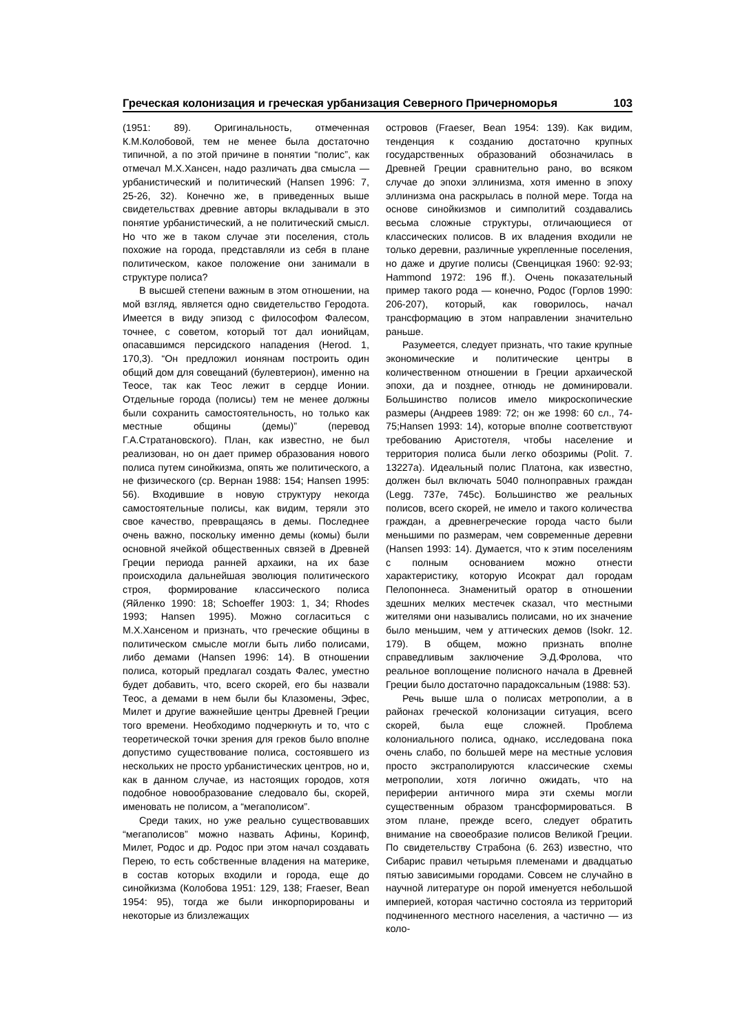Греческая колонизация и греческая урбанизация Северного Причерноморья 103
(1951: 89). Оригинальность, отмеченная К.М.Колобовой, тем не менее была достаточно типичной, а по этой причине в понятии “полис”, как отмечал М.Х.Хансен, надо различать два смысла — урбанистический и политический (Hansen 1996: 7, 25-26, 32). Конечно же, в приведенных выше свидетельствах древние авторы вкладывали в это понятие урбанистический, а не политический смысл. Но что же в таком случае эти поселения, столь похожие на города, представляли из себя в плане политическом, какое положение они занимали в структуре полиса?
В высшей степени важным в этом отношении, на мой взгляд, является одно свидетельство Геродота. Имеется в виду эпизод с философом Фалесом, точнее, с советом, который тот дал ионийцам, опасавшимся персидского нападения (Herod. 1, 170,3). “Он предложил ионянам построить один общий дом для совещаний (булевтерион), именно на Теосе, так как Теос лежит в сердце Ионии. Отдельные города (полисы) тем не менее должны были сохранить самостоятельность, но только как местные общины (демы)” (перевод Г.А.Стратановского). План, как известно, не был реализован, но он дает пример образования нового полиса путем синойкизма, опять же политического, а не физического (ср. Вернан 1988: 154; Hansen 1995: 56). Входившие в новую структуру некогда самостоятельные полисы, как видим, теряли это свое качество, превращаясь в демы. Последнее очень важно, поскольку именно демы (комы) были основной ячейкой общественных связей в Древней Греции периода ранней архаики, на их базе происходила дальнейшая эволюция политического строя, формирование классического полиса (Яйленко 1990: 18; Schoeffer 1903: 1, 34; Rhodes 1993; Hansen 1995). Можно согласиться с М.Х.Хансеном и признать, что греческие общины в политическом смысле могли быть либо полисами, либо демами (Hansen 1996: 14). В отношении полиса, который предлагал создать Фалес, уместно будет добавить, что, всего скорей, его бы назвали Теос, а демами в нем были бы Клазомены, Эфес, Милет и другие важнейшие центры Древней Греции того времени. Необходимо подчеркнуть и то, что с теоретической точки зрения для греков было вполне допустимо существование полиса, состоявшего из нескольких не просто урбанистических центров, но и, как в данном случае, из настоящих городов, хотя подобное новообразование следовало бы, скорей, именовать не полисом, а “мегаполисом”.
Среди таких, но уже реально существовавших “мегаполисов” можно назвать Афины, Коринф, Милет, Родос и др. Родос при этом начал создавать Перею, то есть собственные владения на материке, в состав которых входили и города, еще до синойкизма (Колобова 1951: 129, 138; Fraeser, Bean 1954: 95), тогда же были инкорпорированы и некоторые из близлежащих
островов (Fraeser, Bean 1954: 139). Как видим, тенденция к созданию достаточно крупных государственных образований обозначилась в Древней Греции сравнительно рано, во всяком случае до эпохи эллинизма, хотя именно в эпоху эллинизма она раскрылась в полной мере. Тогда на основе синойкизмов и симполитий создавались весьма сложные структуры, отличающиеся от классических полисов. В их владения входили не только деревни, различные укрепленные поселения, но даже и другие полисы (Свенцицкая 1960: 92-93; Hammond 1972: 196 ff.). Очень показательный пример такого рода — конечно, Родос (Горлов 1990: 206-207), который, как говорилось, начал трансформацию в этом направлении значительно раньше.
Разумеется, следует признать, что такие крупные экономические и политические центры в количественном отношении в Греции архаической эпохи, да и позднее, отнюдь не доминировали. Большинство полисов имело микроскопические размеры (Андреев 1989: 72; он же 1998: 60 сл., 74-75;Hansen 1993: 14), которые вполне соответствуют требованию Аристотеля, чтобы население и территория полиса были легко обозримы (Polit. 7. 13227a). Идеальный полис Платона, как известно, должен был включать 5040 полноправных граждан (Legg. 737e, 745c). Большинство же реальных полисов, всего скорей, не имело и такого количества граждан, а древнегреческие города часто были меньшими по размерам, чем современные деревни (Hansen 1993: 14). Думается, что к этим поселениям с полным основанием можно отнести характеристику, которую Исократ дал городам Пелопоннеса. Знаменитый оратор в отношении здешних мелких местечек сказал, что местными жителями они назывались полисами, но их значение было меньшим, чем у аттических демов (Isokr. 12. 179). В общем, можно признать вполне справедливым заключение Э.Д.Фролова, что реальное воплощение полисного начала в Древней Греции было достаточно парадоксальным (1988: 53).
Речь выше шла о полисах метрополии, а в районах греческой колонизации ситуация, всего скорей, была еще сложней. Проблема колониального полиса, однако, исследована пока очень слабо, по большей мере на местные условия просто экстраполируются классические схемы метрополии, хотя логично ожидать, что на периферии античного мира эти схемы могли существенным образом трансформироваться. В этом плане, прежде всего, следует обратить внимание на своеобразие полисов Великой Греции. По свидетельству Страбона (6. 263) известно, что Сибарис правил четырьмя племенами и двадцатью пятью зависимыми городами. Совсем не случайно в научной литературе он порой именуется небольшой империей, которая частично состояла из территорий подчиненного местного населения, а частично — из коло-